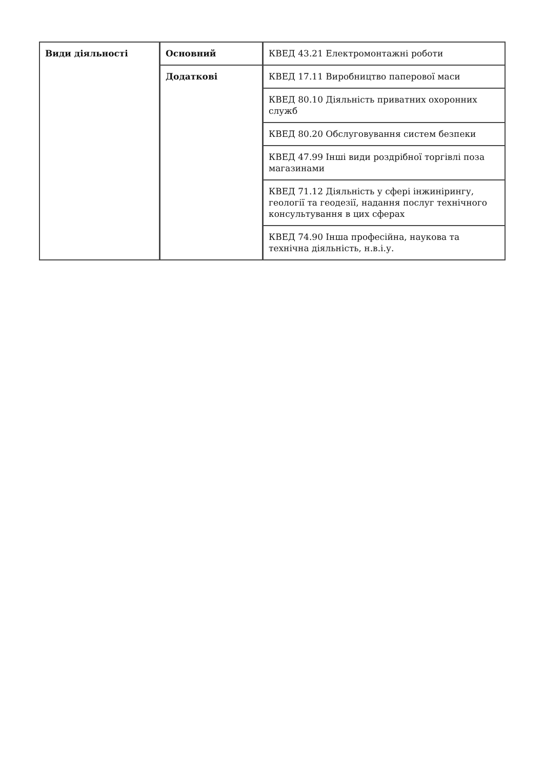| Види діяльності | Основний | КВЕД 43.21 Електромонтажні роботи |
| | Додаткові | КВЕД 17.11 Виробництво паперової маси |
| | | КВЕД 80.10 Діяльність приватних охоронних служб |
| | | КВЕД 80.20 Обслуговування систем безпеки |
| | | КВЕД 47.99 Інші види роздрібної торгівлі поза магазинами |
| | | КВЕД 71.12 Діяльність у сфері інжинірингу, геології та геодезії, надання послуг технічного консультування в цих сферах |
| | | КВЕД 74.90 Інша професійна, наукова та технічна діяльність, н.в.і.у. |